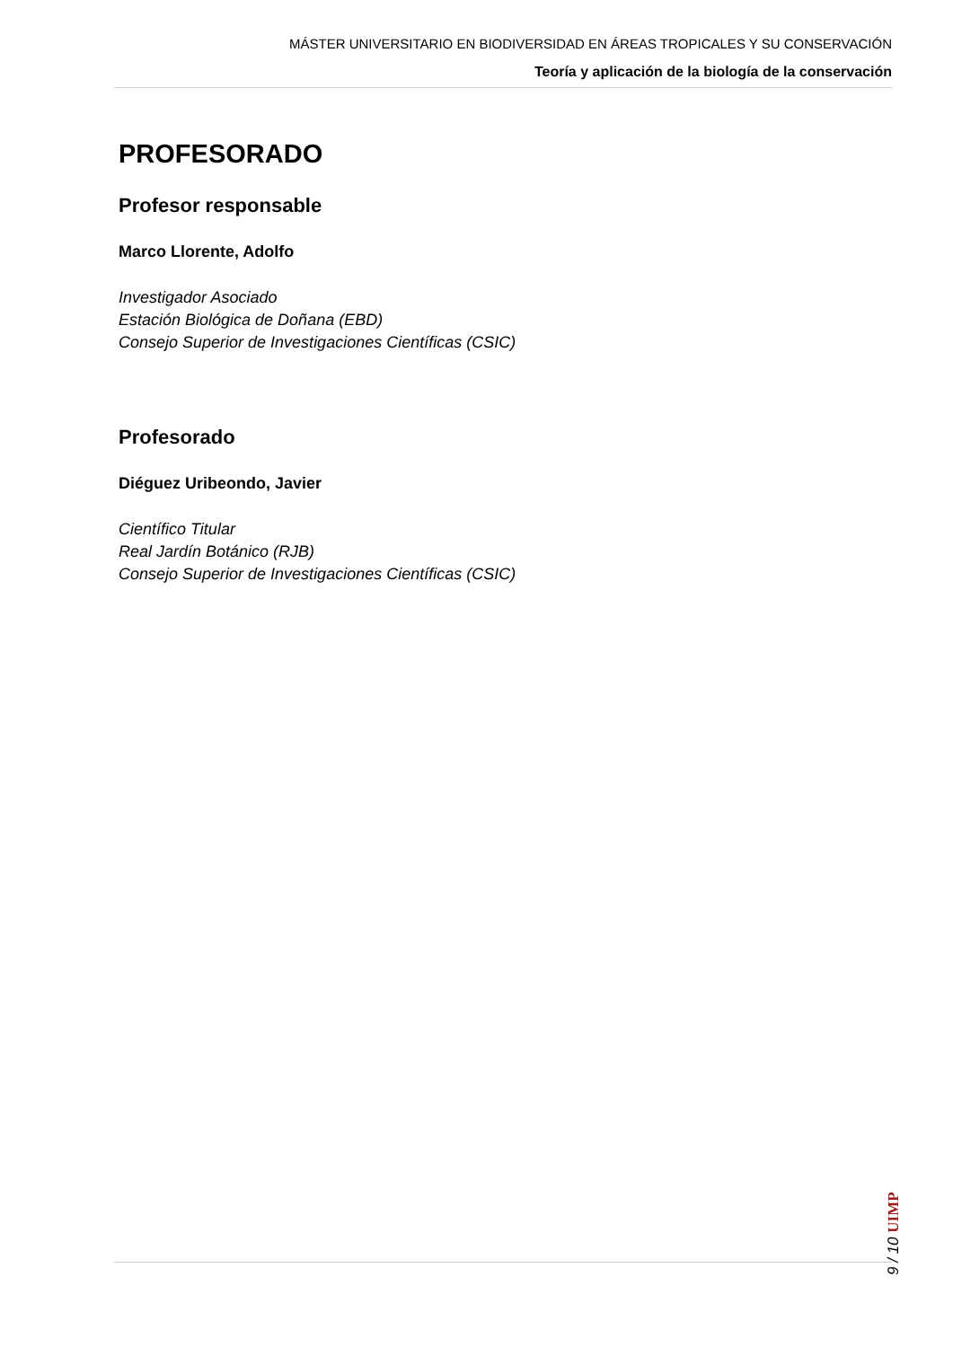MÁSTER UNIVERSITARIO EN BIODIVERSIDAD EN ÁREAS TROPICALES Y SU CONSERVACIÓN
Teoría y aplicación de la biología de la conservación
PROFESORADO
Profesor responsable
Marco Llorente, Adolfo
Investigador Asociado
Estación Biológica de Doñana (EBD)
Consejo Superior de Investigaciones Científicas (CSIC)
Profesorado
Diéguez Uribeondo, Javier
Científico Titular
Real Jardín Botánico (RJB)
Consejo Superior de Investigaciones Científicas (CSIC)
9 / 10 UIMP